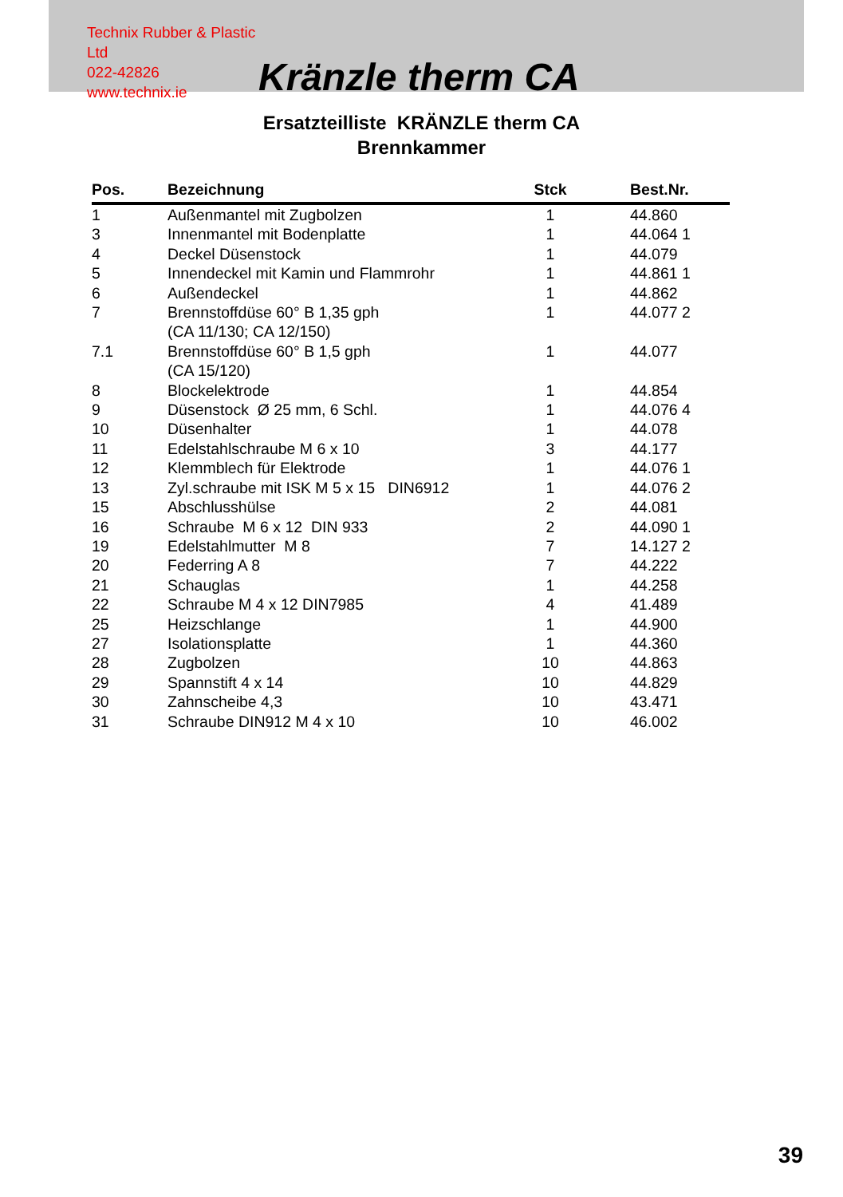Technix Rubber & Plastic Ltd
022-42826
www.technix.ie
Kränzle therm CA
Ersatzteilliste KRÄNZLE therm CA
Brennkammer
| Pos. | Bezeichnung | Stck | Best.Nr. |
| --- | --- | --- | --- |
| 1 | Außenmantel mit Zugbolzen | 1 | 44.860 |
| 3 | Innenmantel mit Bodenplatte | 1 | 44.064 1 |
| 4 | Deckel Düsenstock | 1 | 44.079 |
| 5 | Innendeckel mit Kamin und Flammrohr | 1 | 44.861 1 |
| 6 | Außendeckel | 1 | 44.862 |
| 7 | Brennstoffdüse 60° B 1,35 gph (CA 11/130; CA 12/150) | 1 | 44.077 2 |
| 7.1 | Brennstoffdüse 60° B 1,5 gph (CA 15/120) | 1 | 44.077 |
| 8 | Blockelektrode | 1 | 44.854 |
| 9 | Düsenstock Ø 25 mm, 6 Schl. | 1 | 44.076 4 |
| 10 | Düsenhalter | 1 | 44.078 |
| 11 | Edelstahlschraube M 6 x 10 | 3 | 44.177 |
| 12 | Klemmblech für Elektrode | 1 | 44.076 1 |
| 13 | Zyl.schraube mit ISK M 5 x 15 DIN6912 | 1 | 44.076 2 |
| 15 | Abschlusshülse | 2 | 44.081 |
| 16 | Schraube M 6 x 12 DIN 933 | 2 | 44.090 1 |
| 19 | Edelstahlmutter M 8 | 7 | 14.127 2 |
| 20 | Federring A 8 | 7 | 44.222 |
| 21 | Schauglas | 1 | 44.258 |
| 22 | Schraube M 4 x 12 DIN7985 | 4 | 41.489 |
| 25 | Heizschlange | 1 | 44.900 |
| 27 | Isolationsplatte | 1 | 44.360 |
| 28 | Zugbolzen | 10 | 44.863 |
| 29 | Spannstift 4 x 14 | 10 | 44.829 |
| 30 | Zahnscheibe 4,3 | 10 | 43.471 |
| 31 | Schraube DIN912 M 4 x 10 | 10 | 46.002 |
39